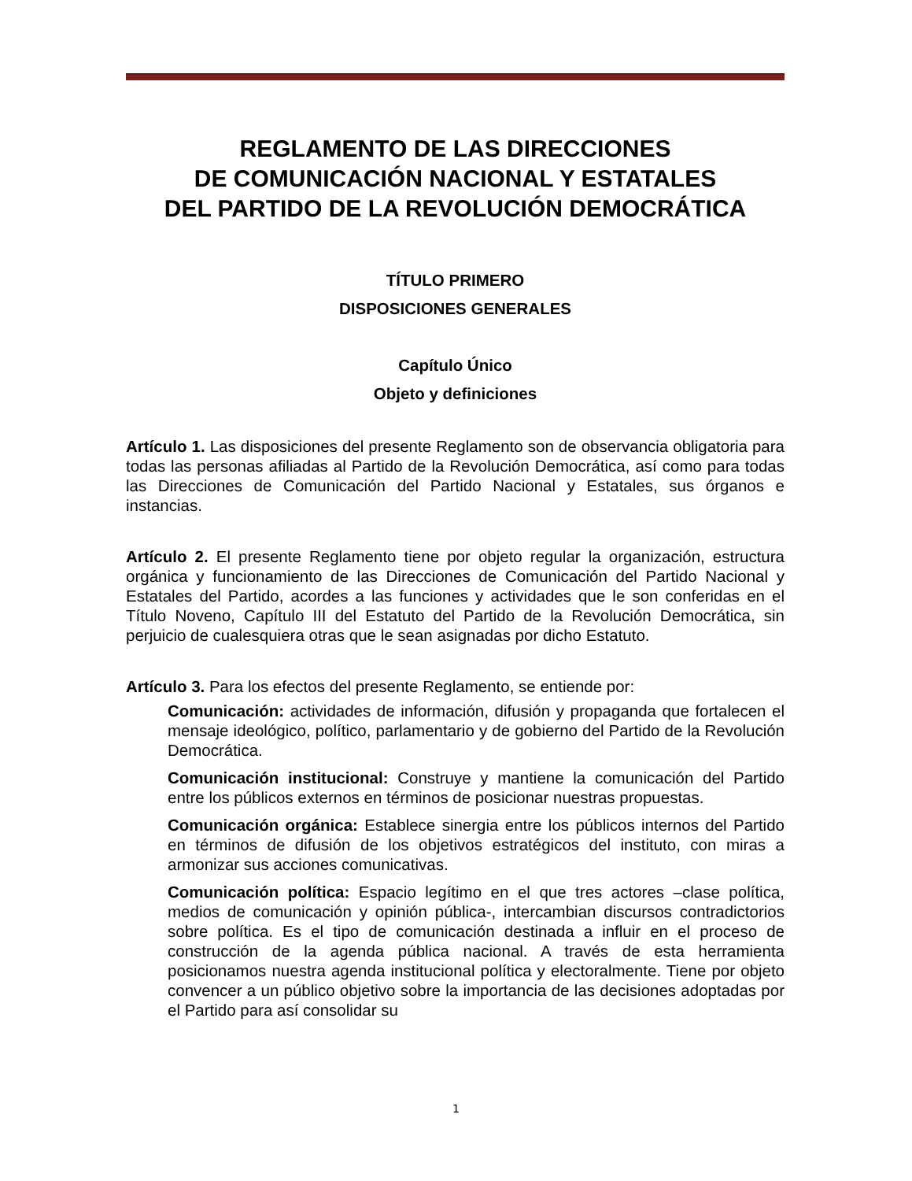REGLAMENTO DE LAS DIRECCIONES
DE COMUNICACIÓN NACIONAL Y ESTATALES
DEL PARTIDO DE LA REVOLUCIÓN DEMOCRÁTICA
TÍTULO PRIMERO
DISPOSICIONES GENERALES
Capítulo Único
Objeto y definiciones
Artículo 1. Las disposiciones del presente Reglamento son de observancia obligatoria para todas las personas afiliadas al Partido de la Revolución Democrática, así como para todas las Direcciones de Comunicación del Partido Nacional y Estatales, sus órganos e instancias.
Artículo 2. El presente Reglamento tiene por objeto regular la organización, estructura orgánica y funcionamiento de las Direcciones de Comunicación del Partido Nacional y Estatales del Partido, acordes a las funciones y actividades que le son conferidas en el Título Noveno, Capítulo III del Estatuto del Partido de la Revolución Democrática, sin perjuicio de cualesquiera otras que le sean asignadas por dicho Estatuto.
Artículo 3. Para los efectos del presente Reglamento, se entiende por:
Comunicación: actividades de información, difusión y propaganda que fortalecen el mensaje ideológico, político, parlamentario y de gobierno del Partido de la Revolución Democrática.
Comunicación institucional: Construye y mantiene la comunicación del Partido entre los públicos externos en términos de posicionar nuestras propuestas.
Comunicación orgánica: Establece sinergia entre los públicos internos del Partido en términos de difusión de los objetivos estratégicos del instituto, con miras a armonizar sus acciones comunicativas.
Comunicación política: Espacio legítimo en el que tres actores –clase política, medios de comunicación y opinión pública-, intercambian discursos contradictorios sobre política. Es el tipo de comunicación destinada a influir en el proceso de construcción de la agenda pública nacional. A través de esta herramienta posicionamos nuestra agenda institucional política y electoralmente. Tiene por objeto convencer a un público objetivo sobre la importancia de las decisiones adoptadas por el Partido para así consolidar su
1